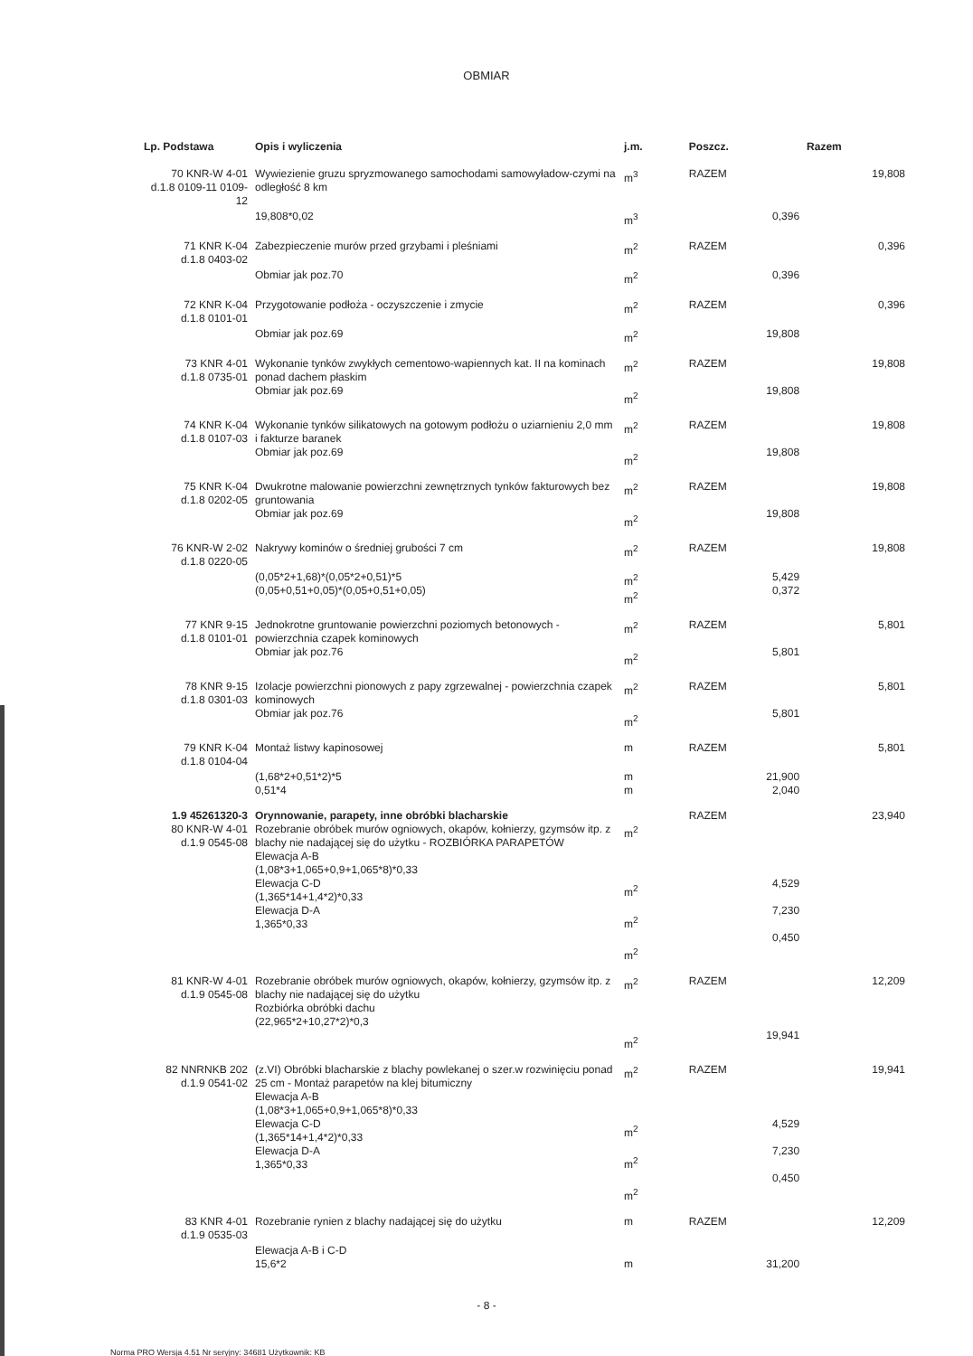OBMIAR
| Lp. Podstawa | Opis i wyliczenia | j.m. | Poszcz. | Razem |
| --- | --- | --- | --- | --- |
| 70 KNR-W 4-01 d.1.8 0109-11 0109-12 | Wywiezienie gruzu spryzmowanego samochodami samowyładow-czymi na odległość 8 km | m<sup>3</sup> | RAZEM | 19,808 |
| | 19,808*0,02 | m<sup>3</sup> | 0,396 | |
| 71 KNR K-04 d.1.8 0403-02 | Zabezpieczenie murów przed grzybami i pleśniami | m<sup>2</sup> | RAZEM | 0,396 |
| | Obmiar jak poz.70 | m<sup>2</sup> | 0,396 | |
| 72 KNR K-04 d.1.8 0101-01 | Przygotowanie podłoża - oczyszczenie i zmycie | m<sup>2</sup> | RAZEM | 0,396 |
| | Obmiar jak poz.69 | m<sup>2</sup> | 19,808 | |
| 73 KNR 4-01 d.1.8 0735-01 | Wykonanie tynków zwykłych cementowo-wapiennych kat. II na kominach ponad dachem płaskim Obmiar jak poz.69 | m<sup>2</sup> m<sup>2</sup> | RAZEM 19,808 | 19,808 |
| 74 KNR K-04 d.1.8 0107-03 | Wykonanie tynków silikatowych na gotowym podłożu o uziarnieniu 2,0 mm i fakturze baranek Obmiar jak poz.69 | m<sup>2</sup> m<sup>2</sup> | RAZEM 19,808 | 19,808 |
| 75 KNR K-04 d.1.8 0202-05 | Dwukrotne malowanie powierzchni zewnętrznych tynków fakturowych bez gruntowania Obmiar jak poz.69 | m<sup>2</sup> m<sup>2</sup> | RAZEM 19,808 | 19,808 |
| 76 KNR-W 2-02 d.1.8 0220-05 | Nakrywy kominów o średniej grubości 7 cm | m<sup>2</sup> | RAZEM | 19,808 |
| | (0,05*2+1,68)*(0,05*2+0,51)*5 (0,05+0,51+0,05)*(0,05+0,51+0,05) | m<sup>2</sup> m<sup>2</sup> | 5,429 0,372 | |
| 77 KNR 9-15 d.1.8 0101-01 | Jednokrotne gruntowanie powierzchni poziomych betonowych - powierzchnia czapek kominowych Obmiar jak poz.76 | m<sup>2</sup> m<sup>2</sup> | RAZEM 5,801 | 5,801 |
| 78 KNR 9-15 d.1.8 0301-03 | Izolacje powierzchni pionowych z papy zgrzewalnej - powierzchnia czapek kominowych Obmiar jak poz.76 | m<sup>2</sup> m<sup>2</sup> | RAZEM 5,801 | 5,801 |
| 79 KNR K-04 d.1.8 0104-04 | Montaż listwy kapinosowej | m | RAZEM | 5,801 |
| | (1,68*2+0,51*2)*5 0,51*4 | m m | 21,900 2,040 | |
| 1.9 45261320-3 80 KNR-W 4-01 d.1.9 0545-08 | Orynnowanie, parapety, inne obróbki blacharskie Rozebranie obróbek murów ogniowych, okapów, kołnierzy, gzymsów itp. z blachy nie nadającej się do użytku - ROZBIÓRKA PARAPETÓW Elewacja A-B (1,08*3+1,065+0,9+1,065*8)*0,33 Elewacja C-D (1,365*14+1,4*2)*0,33 Elewacja D-A 1,365*0,33 | m<sup>2</sup> m<sup>2</sup> m<sup>2</sup> m<sup>2</sup> | RAZEM 4,529 7,230 0,450 | 23,940 |
| 81 KNR-W 4-01 d.1.9 0545-08 | Rozebranie obróbek murów ogniowych, okapów, kołnierzy, gzymsów itp. z blachy nie nadającej się do użytku Rozbiórka obróbki dachu (22,965*2+10,27*2)*0,3 | m<sup>2</sup> m<sup>2</sup> | RAZEM 19,941 | 12,209 |
| 82 NNRNKB 202 d.1.9 0541-02 | (z.VI) Obróbki blacharskie z blachy powlekanej o szer.w rozwinięciu ponad 25 cm - Montaż parapetów na klej bitumiczny Elewacja A-B (1,08*3+1,065+0,9+1,065*8)*0,33 Elewacja C-D (1,365*14+1,4*2)*0,33 Elewacja D-A 1,365*0,33 | m<sup>2</sup> m<sup>2</sup> m<sup>2</sup> m<sup>2</sup> | RAZEM 4,529 7,230 0,450 | 19,941 |
| 83 KNR 4-01 d.1.9 0535-03 | Rozebranie rynien z blachy nadającej się do użytku | m | RAZEM | 12,209 |
| | Elewacja A-B i C-D 15,6*2 | m | 31,200 | |
- 8 -
Norma PRO Wersja 4.51 Nr seryjny: 34681 Użytkownik: KB